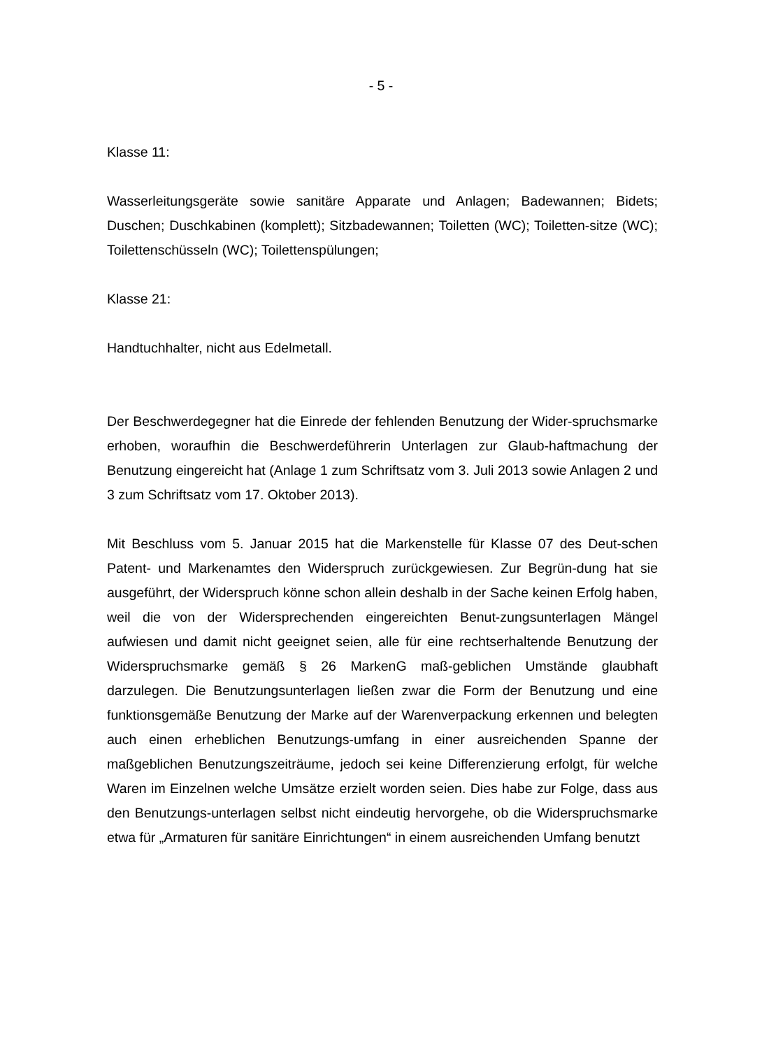- 5 -
Klasse 11:
Wasserleitungsgeräte sowie sanitäre Apparate und Anlagen; Badewannen; Bidets; Duschen; Duschkabinen (komplett); Sitzbadewannen; Toiletten (WC); Toiletten-sitze (WC); Toilettenschüsseln (WC); Toilettenspülungen;
Klasse 21:
Handtuchhalter, nicht aus Edelmetall.
Der Beschwerdegegner hat die Einrede der fehlenden Benutzung der Wider-spruchsmarke erhoben, woraufhin die Beschwerdeführerin Unterlagen zur Glaub-haftmachung der Benutzung eingereicht hat (Anlage 1 zum Schriftsatz vom 3. Juli 2013 sowie Anlagen 2 und 3 zum Schriftsatz vom 17. Oktober 2013).
Mit Beschluss vom 5. Januar 2015 hat die Markenstelle für Klasse 07 des Deut-schen Patent- und Markenamtes den Widerspruch zurückgewiesen. Zur Begrün-dung hat sie ausgeführt, der Widerspruch könne schon allein deshalb in der Sache keinen Erfolg haben, weil die von der Widersprechenden eingereichten Benut-zungsunterlagen Mängel aufwiesen und damit nicht geeignet seien, alle für eine rechtserhaltende Benutzung der Widerspruchsmarke gemäß § 26 MarkenG maß-geblichen Umstände glaubhaft darzulegen. Die Benutzungsunterlagen ließen zwar die Form der Benutzung und eine funktionsgemäße Benutzung der Marke auf der Warenverpackung erkennen und belegten auch einen erheblichen Benutzungs-umfang in einer ausreichenden Spanne der maßgeblichen Benutzungszeiträume, jedoch sei keine Differenzierung erfolgt, für welche Waren im Einzelnen welche Umsätze erzielt worden seien. Dies habe zur Folge, dass aus den Benutzungs-unterlagen selbst nicht eindeutig hervorgehe, ob die Widerspruchsmarke etwa für „Armaturen für sanitäre Einrichtungen“ in einem ausreichenden Umfang benutzt